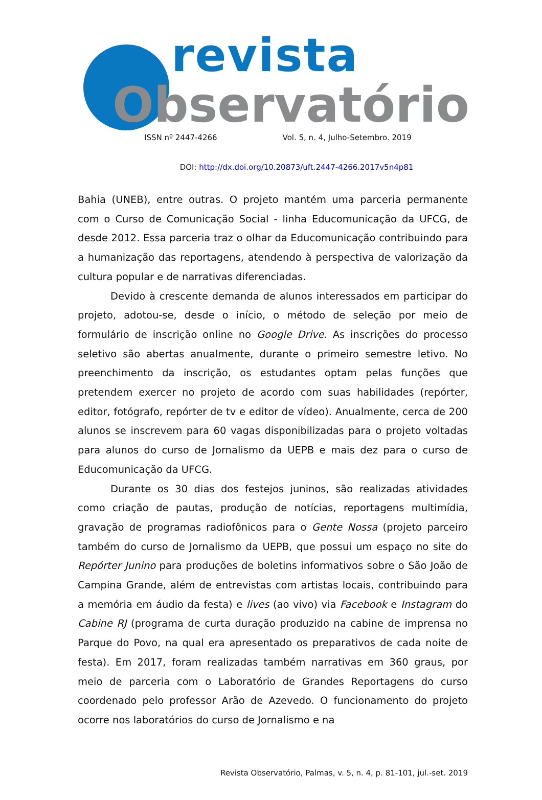revista
Observatório
ISSN nº 2447-4266 Vol. 5, n. 4, Julho-Setembro. 2019
DOI: http://dx.doi.org/10.20873/uft.2447-4266.2017v5n4p81
Bahia (UNEB), entre outras. O projeto mantém uma parceria permanente com o Curso de Comunicação Social - linha Educomunicação da UFCG, de desde 2012. Essa parceria traz o olhar da Educomunicação contribuindo para a humanização das reportagens, atendendo à perspectiva de valorização da cultura popular e de narrativas diferenciadas.
Devido à crescente demanda de alunos interessados em participar do projeto, adotou-se, desde o início, o método de seleção por meio de formulário de inscrição online no Google Drive. As inscrições do processo seletivo são abertas anualmente, durante o primeiro semestre letivo. No preenchimento da inscrição, os estudantes optam pelas funções que pretendem exercer no projeto de acordo com suas habilidades (repórter, editor, fotógrafo, repórter de tv e editor de vídeo). Anualmente, cerca de 200 alunos se inscrevem para 60 vagas disponibilizadas para o projeto voltadas para alunos do curso de Jornalismo da UEPB e mais dez para o curso de Educomunicação da UFCG.
Durante os 30 dias dos festejos juninos, são realizadas atividades como criação de pautas, produção de notícias, reportagens multimídia, gravação de programas radiofônicos para o Gente Nossa (projeto parceiro também do curso de Jornalismo da UEPB, que possui um espaço no site do Repórter Junino para produções de boletins informativos sobre o São João de Campina Grande, além de entrevistas com artistas locais, contribuindo para a memória em áudio da festa) e lives (ao vivo) via Facebook e Instagram do Cabine RJ (programa de curta duração produzido na cabine de imprensa no Parque do Povo, na qual era apresentado os preparativos de cada noite de festa). Em 2017, foram realizadas também narrativas em 360 graus, por meio de parceria com o Laboratório de Grandes Reportagens do curso coordenado pelo professor Arão de Azevedo. O funcionamento do projeto ocorre nos laboratórios do curso de Jornalismo e na
Revista Observatório, Palmas, v. 5, n. 4, p. 81-101, jul.-set. 2019